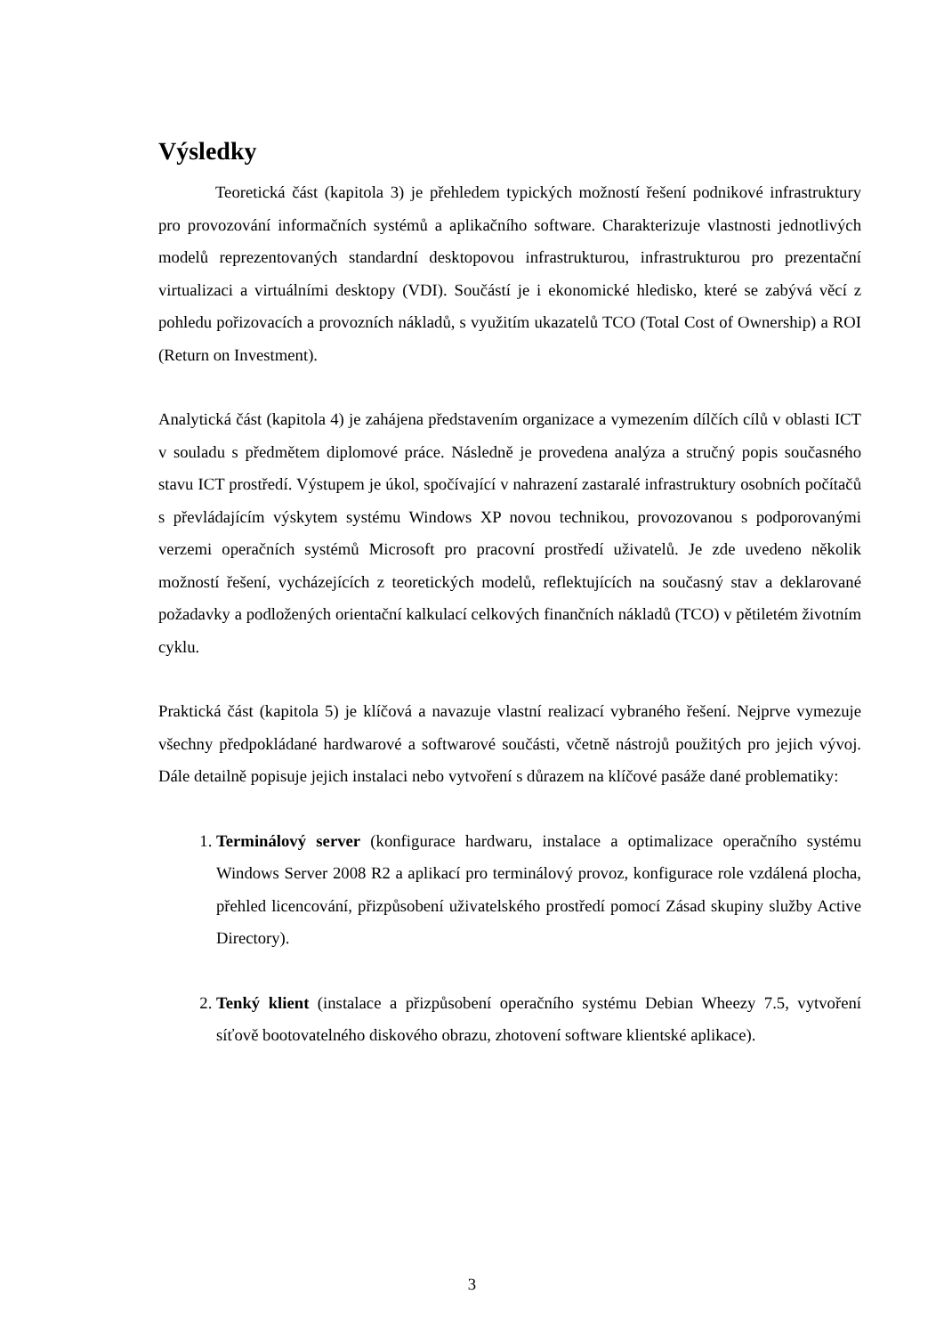Výsledky
Teoretická část (kapitola 3) je přehledem typických možností řešení podnikové infrastruktury pro provozování informačních systémů a aplikačního software. Charakterizuje vlastnosti jednotlivých modelů reprezentovaných standardní desktopovou infrastrukturou, infrastrukturou pro prezentační virtualizaci a virtuálními desktopy (VDI). Součástí je i ekonomické hledisko, které se zabývá věcí z pohledu pořizovacích a provozních nákladů, s využitím ukazatelů TCO (Total Cost of Ownership) a ROI (Return on Investment).
Analytická část (kapitola 4) je zahájena představením organizace a vymezením dílčích cílů v oblasti ICT v souladu s předmětem diplomové práce. Následně je provedena analýza a stručný popis současného stavu ICT prostředí. Výstupem je úkol, spočívající v nahrazení zastaralé infrastruktury osobních počítačů s převládajícím výskytem systému Windows XP novou technikou, provozovanou s podporovanými verzemi operačních systémů Microsoft pro pracovní prostředí uživatelů. Je zde uvedeno několik možností řešení, vycházejících z teoretických modelů, reflektujících na současný stav a deklarované požadavky a podložených orientační kalkulací celkových finančních nákladů (TCO) v pětiletém životním cyklu.
Praktická část (kapitola 5) je klíčová a navazuje vlastní realizací vybraného řešení. Nejprve vymezuje všechny předpokládané hardwarové a softwarové součásti, včetně nástrojů použitých pro jejich vývoj. Dále detailně popisuje jejich instalaci nebo vytvoření s důrazem na klíčové pasáže dané problematiky:
1. Terminálový server (konfigurace hardwaru, instalace a optimalizace operačního systému Windows Server 2008 R2 a aplikací pro terminálový provoz, konfigurace role vzdálená plocha, přehled licencování, přizpůsobení uživatelského prostředí pomocí Zásad skupiny služby Active Directory).
2. Tenký klient (instalace a přizpůsobení operačního systému Debian Wheezy 7.5, vytvoření síťově bootovatelného diskového obrazu, zhotovení software klientské aplikace).
3